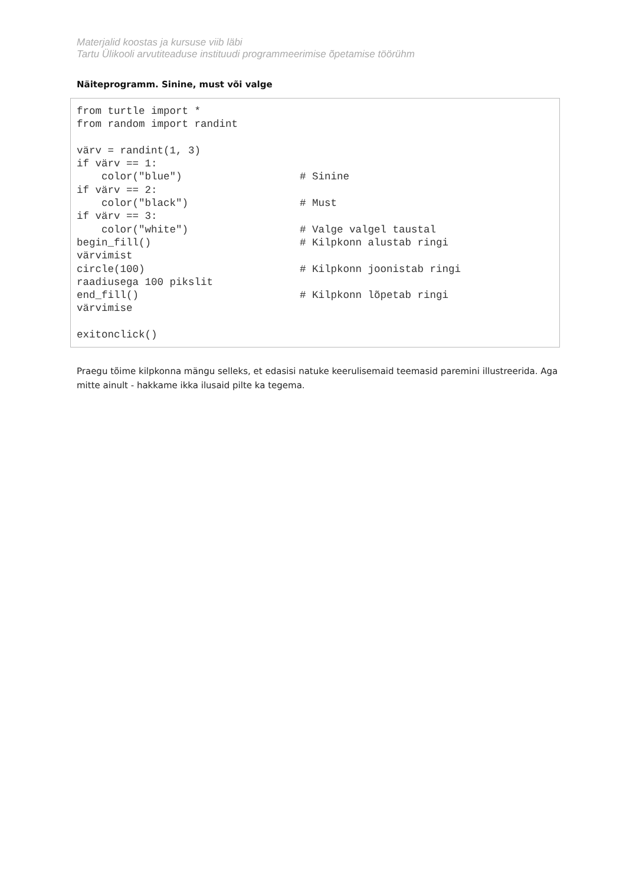Materjalid koostas ja kursuse viib läbi
Tartu Ülikooli arvutiteaduse instituudi programmeerimise õpetamise töörühm
Näiteprogramm. Sinine, must või valge
from turtle import *
from random import randint

värv = randint(1, 3)
if värv == 1:
    color("blue")                   # Sinine
if värv == 2:
    color("black")                  # Must
if värv == 3:
    color("white")                  # Valge valgel taustal
begin_fill()                        # Kilpkonn alustab ringi
värvimist
circle(100)                         # Kilpkonn joonistab ringi
raadiusega 100 pikslit
end_fill()                          # Kilpkonn lõpetab ringi
värvimise

exitonclick()
Praegu tõime kilpkonna mängu selleks, et edasisi natuke keerulisemaid teemasid paremini illustreerida. Aga mitte ainult - hakkame ikka ilusaid pilte ka tegema.